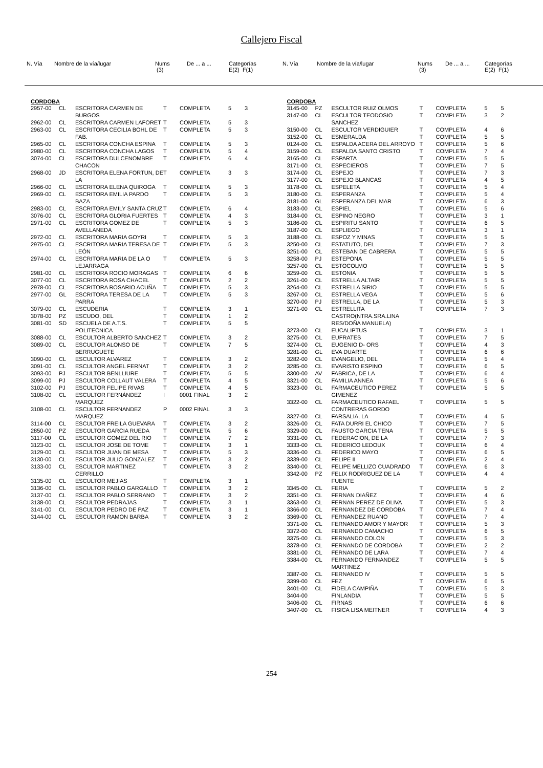Callejero Fiscal
| N. Vía | Nombre de la vía/lugar | Nums (3) | De ... a ... | Categorías E(2) F(1) |
| N. Vía | Nombre de la vía/lugar | Nums (3) | De ... a ... | Categorías E(2) F(1) |
CORDOBA
| 2957-00 | CL | ESCRITORA CARMEN DE BURGOS | T | COMPLETA | 5 | 3 |
| 2962-00 | CL | ESCRITORA CARMEN LAFORET | T | COMPLETA | 5 | 3 |
| 2963-00 | CL | ESCRITORA CECILIA BOHL DE FAB. | T | COMPLETA | 5 | 3 |
| 2965-00 | CL | ESCRITORA CONCHA ESPINA | T | COMPLETA | 5 | 3 |
| 2980-00 | CL | ESCRITORA CONCHA LAGOS | T | COMPLETA | 5 | 4 |
| 3074-00 | CL | ESCRITORA DULCENOMBRE CHACON | T | COMPLETA | 6 | 4 |
| 2968-00 | JD | ESCRITORA ELENA FORTUN, DE LA | T | COMPLETA | 3 | 3 |
| 2966-00 | CL | ESCRITORA ELENA QUIROGA | T | COMPLETA | 5 | 3 |
| 2969-00 | CL | ESCRITORA EMILIA PARDO BAZA | T | COMPLETA | 5 | 3 |
| 2983-00 | CL | ESCRITORA EMILY SANTA CRUZ | T | COMPLETA | 6 | 4 |
| 3076-00 | CL | ESCRITORA GLORIA FUERTES | T | COMPLETA | 4 | 3 |
| 2971-00 | CL | ESCRITORA GOMEZ DE AVELLANEDA | T | COMPLETA | 5 | 3 |
| 2972-00 | CL | ESCRITORA MARIA GOYRI | T | COMPLETA | 5 | 3 |
| 2975-00 | CL | ESCRITORA MARIA TERESA DE LEÓN | T | COMPLETA | 5 | 3 |
| 2974-00 | CL | ESCRITORA MARIA DE LA O LEJARRAGA | T | COMPLETA | 5 | 3 |
| 2981-00 | CL | ESCRITORA ROCIO MORAGAS | T | COMPLETA | 6 | 6 |
| 3077-00 | CL | ESCRITORA ROSA CHACEL | T | COMPLETA | 2 | 2 |
| 2978-00 | CL | ESCRITORA ROSARIO ACUÑA | T | COMPLETA | 5 | 3 |
| 2977-00 | GL | ESCRITORA TERESA DE LA PARRA | T | COMPLETA | 5 | 3 |
| 3079-00 | CL | ESCUDERIA | T | COMPLETA | 3 | 1 |
| 3078-00 | PZ | ESCUDO, DEL | T | COMPLETA | 1 | 2 |
| 3081-00 | SD | ESCUELA DE A.T.S. POLITECNICA | T | COMPLETA | 5 | 5 |
| 3088-00 | CL | ESCULTOR ALBERTO SANCHEZ | T | COMPLETA | 3 | 2 |
| 3089-00 | CL | ESCULTOR ALONSO DE BERRUGUETE | T | COMPLETA | 7 | 5 |
| 3090-00 | CL | ESCULTOR ALVAREZ | T | COMPLETA | 3 | 2 |
| 3091-00 | CL | ESCULTOR ANGEL FERNAT | T | COMPLETA | 3 | 2 |
| 3093-00 | PJ | ESCULTOR BENLLIURE | T | COMPLETA | 5 | 5 |
| 3099-00 | PJ | ESCULTOR COLLAUT VALERA | T | COMPLETA | 4 | 5 |
| 3102-00 | PJ | ESCULTOR FELIPE RIVAS | T | COMPLETA | 4 | 5 |
| 3108-00 | CL | ESCULTOR FERNÁNDEZ MARQUEZ | I | 0001 FINAL | 3 | 2 |
| 3108-00 | CL | ESCULTOR FERNANDEZ MARQUEZ | P | 0002 FINAL | 3 | 3 |
| 3114-00 | CL | ESCULTOR FREILA GUEVARA | T | COMPLETA | 3 | 2 |
| 2850-00 | PZ | ESCULTOR GARCIA RUEDA | T | COMPLETA | 5 | 6 |
| 3117-00 | CL | ESCULTOR GOMEZ DEL RIO | T | COMPLETA | 7 | 2 |
| 3123-00 | CL | ESCULTOR JOSE DE TOME | T | COMPLETA | 3 | 1 |
| 3129-00 | CL | ESCULTOR JUAN DE MESA | T | COMPLETA | 5 | 3 |
| 3130-00 | CL | ESCULTOR JULIO GONZALEZ | T | COMPLETA | 3 | 2 |
| 3133-00 | CL | ESCULTOR MARTINEZ CERRILLO | T | COMPLETA | 3 | 2 |
| 3135-00 | CL | ESCULTOR MEJIAS | T | COMPLETA | 3 | 1 |
| 3136-00 | CL | ESCULTOR PABLO GARGALLO | T | COMPLETA | 3 | 2 |
| 3137-00 | CL | ESCULTOR PABLO SERRANO | T | COMPLETA | 3 | 2 |
| 3138-00 | CL | ESCULTOR PEDRAJAS | T | COMPLETA | 3 | 1 |
| 3141-00 | CL | ESCULTOR PEDRO DE PAZ | T | COMPLETA | 3 | 1 |
| 3144-00 | CL | ESCULTOR RAMON BARBA | T | COMPLETA | 3 | 2 |
CORDOBA
| 3145-00 | PZ | ESCULTOR RUIZ OLMOS | T | COMPLETA | 5 | 5 |
| 3147-00 | CL | ESCULTOR TEODOSIO SANCHEZ | T | COMPLETA | 3 | 2 |
| 3150-00 | CL | ESCULTOR VERDIGUIER | T | COMPLETA | 4 | 6 |
| 3152-00 | CL | ESMERALDA | T | COMPLETA | 5 | 5 |
| 0124-00 | CL | ESPALDA ACERA DEL ARROYO | T | COMPLETA | 5 | 6 |
| 3159-00 | CL | ESPALDA SANTO CRISTO | T | COMPLETA | 7 | 4 |
| 3165-00 | CL | ESPARTA | T | COMPLETA | 5 | 5 |
| 3171-00 | CL | ESPECIEROS | T | COMPLETA | 7 | 5 |
| 3174-00 | CL | ESPEJO | T | COMPLETA | 7 | 3 |
| 3177-00 | CL | ESPEJO BLANCAS | T | COMPLETA | 4 | 5 |
| 3178-00 | CL | ESPELETA | T | COMPLETA | 5 | 4 |
| 3180-00 | CL | ESPERANZA | T | COMPLETA | 5 | 4 |
| 3181-00 | GL | ESPERANZA DEL MAR | T | COMPLETA | 6 | 3 |
| 3183-00 | CL | ESPIEL | T | COMPLETA | 5 | 6 |
| 3184-00 | CL | ESPINO NEGRO | T | COMPLETA | 3 | 1 |
| 3186-00 | CL | ESPIRITU SANTO | T | COMPLETA | 6 | 5 |
| 3187-00 | CL | ESPLIEGO | T | COMPLETA | 3 | 1 |
| 3188-00 | CL | ESPOZ Y MINAS | T | COMPLETA | 5 | 5 |
| 3250-00 | CL | ESTATUTO, DEL | T | COMPLETA | 7 | 3 |
| 3251-00 | CL | ESTEBAN DE CABRERA | T | COMPLETA | 5 | 5 |
| 3258-00 | PJ | ESTEPONA | T | COMPLETA | 5 | 5 |
| 3257-00 | CL | ESTOCOLMO | T | COMPLETA | 5 | 5 |
| 3259-00 | CL | ESTONIA | T | COMPLETA | 5 | 5 |
| 3261-00 | CL | ESTRELLA ALTAIR | T | COMPLETA | 5 | 5 |
| 3264-00 | CL | ESTRELLA SIRIO | T | COMPLETA | 5 | 5 |
| 3267-00 | CL | ESTRELLA VEGA | T | COMPLETA | 5 | 6 |
| 3270-00 | PJ | ESTRELLA, DE LA | T | COMPLETA | 5 | 3 |
| 3271-00 | CL | ESTRELLITA CASTRO(NTRA.SRA.LINA RES/DOÑA MANUELA) | T | COMPLETA | 7 | 3 |
| 3273-00 | CL | EUCALIPTUS | T | COMPLETA | 3 | 1 |
| 3275-00 | CL | EUFRATES | T | COMPLETA | 7 | 5 |
| 3274-00 | CL | EUGENIO D- ORS | T | COMPLETA | 4 | 3 |
| 3281-00 | GL | EVA DUARTE | T | COMPLETA | 6 | 6 |
| 3282-00 | CL | EVANGELIO, DEL | T | COMPLETA | 5 | 4 |
| 3285-00 | CL | EVARISTO ESPINO | T | COMPLETA | 6 | 5 |
| 3300-00 | AV | FABRICA, DE LA | T | COMPLETA | 6 | 4 |
| 3321-00 | CL | FAMILIA ANNEA | T | COMPLETA | 5 | 6 |
| 3323-00 | GL | FARMACEUTICO PEREZ GIMENEZ | T | COMPLETA | 5 | 5 |
| 3322-00 | CL | FARMACEUTICO RAFAEL CONTRERAS GORDO | T | COMPLETA | 5 | 5 |
| 3327-00 | CL | FARSALIA, LA | T | COMPLETA | 4 | 5 |
| 3326-00 | CL | FATA DURRI EL CHICO | T | COMPLETA | 7 | 5 |
| 3329-00 | CL | FAUSTO GARCIA TENA | T | COMPLETA | 5 | 5 |
| 3331-00 | CL | FEDERACION, DE LA | T | COMPLETA | 7 | 3 |
| 3333-00 | CL | FEDERICO LEDOUX | T | COMPLETA | 6 | 4 |
| 3336-00 | CL | FEDERICO MAYO | T | COMPLETA | 6 | 5 |
| 3339-00 | CL | FELIPE II | T | COMPLETA | 2 | 4 |
| 3340-00 | CL | FELIPE MELLIZO CUADRADO | T | COMPLEYA | 6 | 3 |
| 3342-00 | PZ | FELIX RODRIGUEZ DE LA FUENTE | T | COMPLETA | 4 | 4 |
| 3345-00 | CL | FERIA | T | COMPLETA | 5 | 2 |
| 3351-00 | CL | FERNAN DIAÑEZ | T | COMPLETA | 4 | 6 |
| 3363-00 | CL | FERNAN PEREZ DE OLIVA | T | COMPLETA | 5 | 3 |
| 3366-00 | CL | FERNANDEZ DE CORDOBA | T | COMPLETA | 7 | 4 |
| 3369-00 | CL | FERNANDEZ RUANO | T | COMPLETA | 7 | 4 |
| 3371-00 | CL | FERNANDO AMOR Y MAYOR | T | COMPLETA | 5 | 3 |
| 3372-00 | CL | FERNANDO CAMACHO | T | COMPLETA | 6 | 5 |
| 3375-00 | CL | FERNANDO COLON | T | COMPLETA | 5 | 3 |
| 3378-00 | CL | FERNANDO DE CORDOBA | T | COMPLETA | 2 | 2 |
| 3381-00 | CL | FERNANDO DE LARA | T | COMPLETA | 7 | 4 |
| 3384-00 | CL | FERNANDO FERNANDEZ MARTINEZ | T | COMPLETA | 5 | 5 |
| 3387-00 | CL | FERNANDO IV | T | COMPLETA | 5 | 5 |
| 3399-00 | CL | FEZ | T | COMPLETA | 6 | 5 |
| 3401-00 | CL | FIDELA CAMPIÑA | T | COMPLETA | 5 | 3 |
| 3404-00 | | FINLANDIA | T | COMPLETA | 5 | 5 |
| 3406-00 | CL | FIRNAS | T | COMPLETA | 6 | 6 |
| 3407-00 | CL | FISICA LISA MEITNER | T | COMPLETA | 4 | 3 |
254